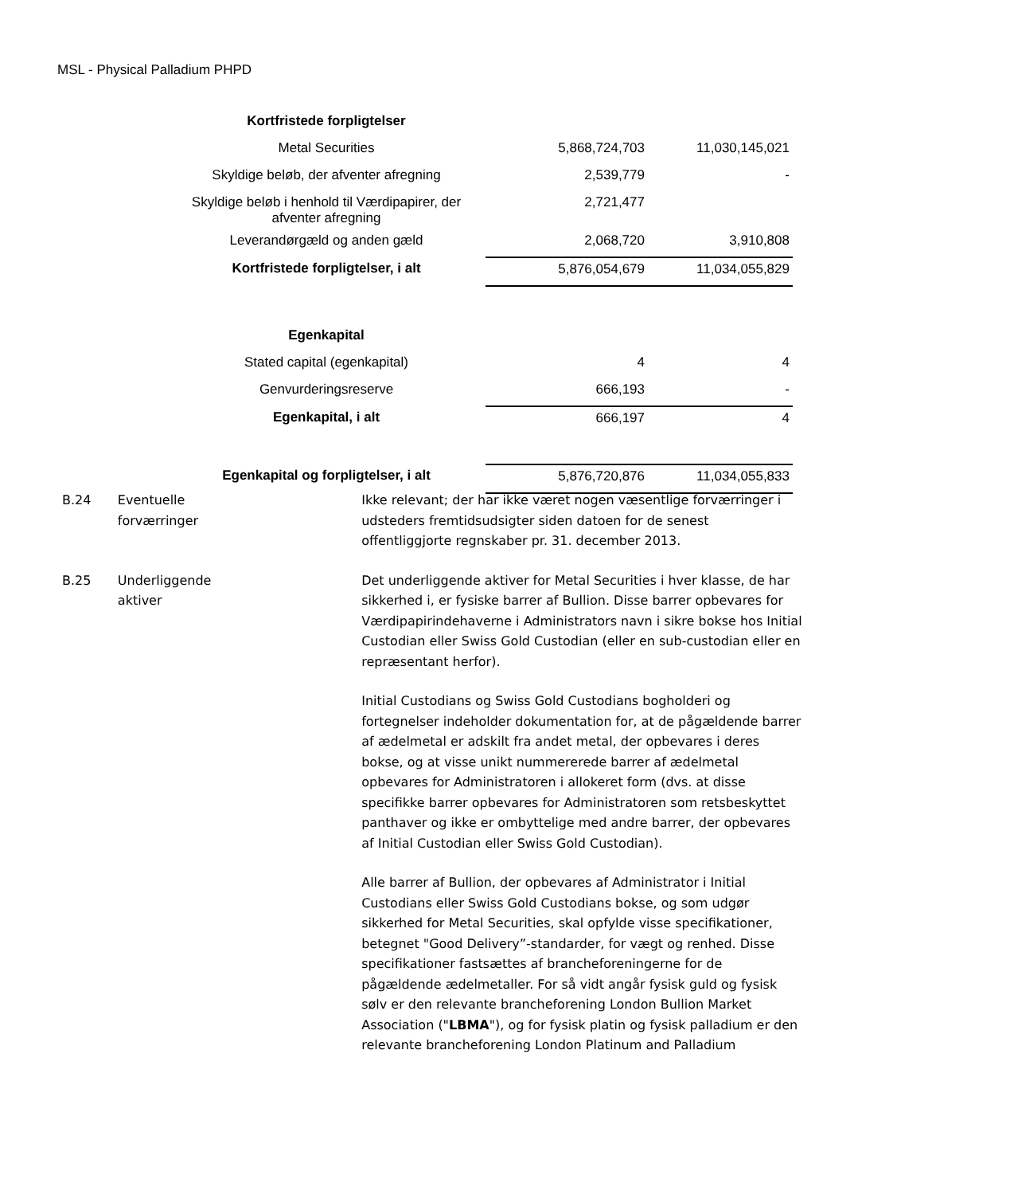MSL - Physical Palladium PHPD
| Kortfristede forpligtelser | | |
| Metal Securities | 5,868,724,703 | 11,030,145,021 |
| Skyldige beløb, der afventer afregning | 2,539,779 | - |
| Skyldige beløb i henhold til Værdipapirer, der afventer afregning | 2,721,477 | |
| Leverandørgæld og anden gæld | 2,068,720 | 3,910,808 |
| Kortfristede forpligtelser, i alt | 5,876,054,679 | 11,034,055,829 |
| Egenkapital | | |
| Stated capital (egenkapital) | 4 | 4 |
| Genvurderingsreserve | 666,193 | - |
| Egenkapital, i alt | 666,197 | 4 |
| Egenkapital og forpligtelser, i alt | 5,876,720,876 | 11,034,055,833 |
B.24 Eventuelle
forværringer
Ikke relevant; der har ikke været nogen væsentlige forværringer i udsteders fremtidsudsigter siden datoen for de senest offentliggjorte regnskaber pr. 31. december 2013.
B.25 Underliggende
aktiver
Det underliggende aktiver for Metal Securities i hver klasse, de har sikkerhed i, er fysiske barrer af Bullion. Disse barrer opbevares for Værdipapirindehaverne i Administrators navn i sikre bokse hos Initial Custodian eller Swiss Gold Custodian (eller en sub-custodian eller en repræsentant herfor).
Initial Custodians og Swiss Gold Custodians bogholderi og fortegnelser indeholder dokumentation for, at de pågældende barrer af ædelmetal er adskilt fra andet metal, der opbevares i deres bokse, og at visse unikt nummererede barrer af ædelmetal opbevares for Administratoren i allokeret form (dvs. at disse specifikke barrer opbevares for Administratoren som retsbeskyttet panthaver og ikke er ombyttelige med andre barrer, der opbevares af Initial Custodian eller Swiss Gold Custodian).
Alle barrer af Bullion, der opbevares af Administrator i Initial Custodians eller Swiss Gold Custodians bokse, og som udgør sikkerhed for Metal Securities, skal opfylde visse specifikationer, betegnet "Good Delivery”-standarder, for vægt og renhed. Disse specifikationer fastsættes af brancheforeningerne for de pågældende ædelmetaller. For så vidt angår fysisk guld og fysisk sølv er den relevante brancheforening London Bullion Market Association ("LBMA"), og for fysisk platin og fysisk palladium er den relevante brancheforening London Platinum and Palladium